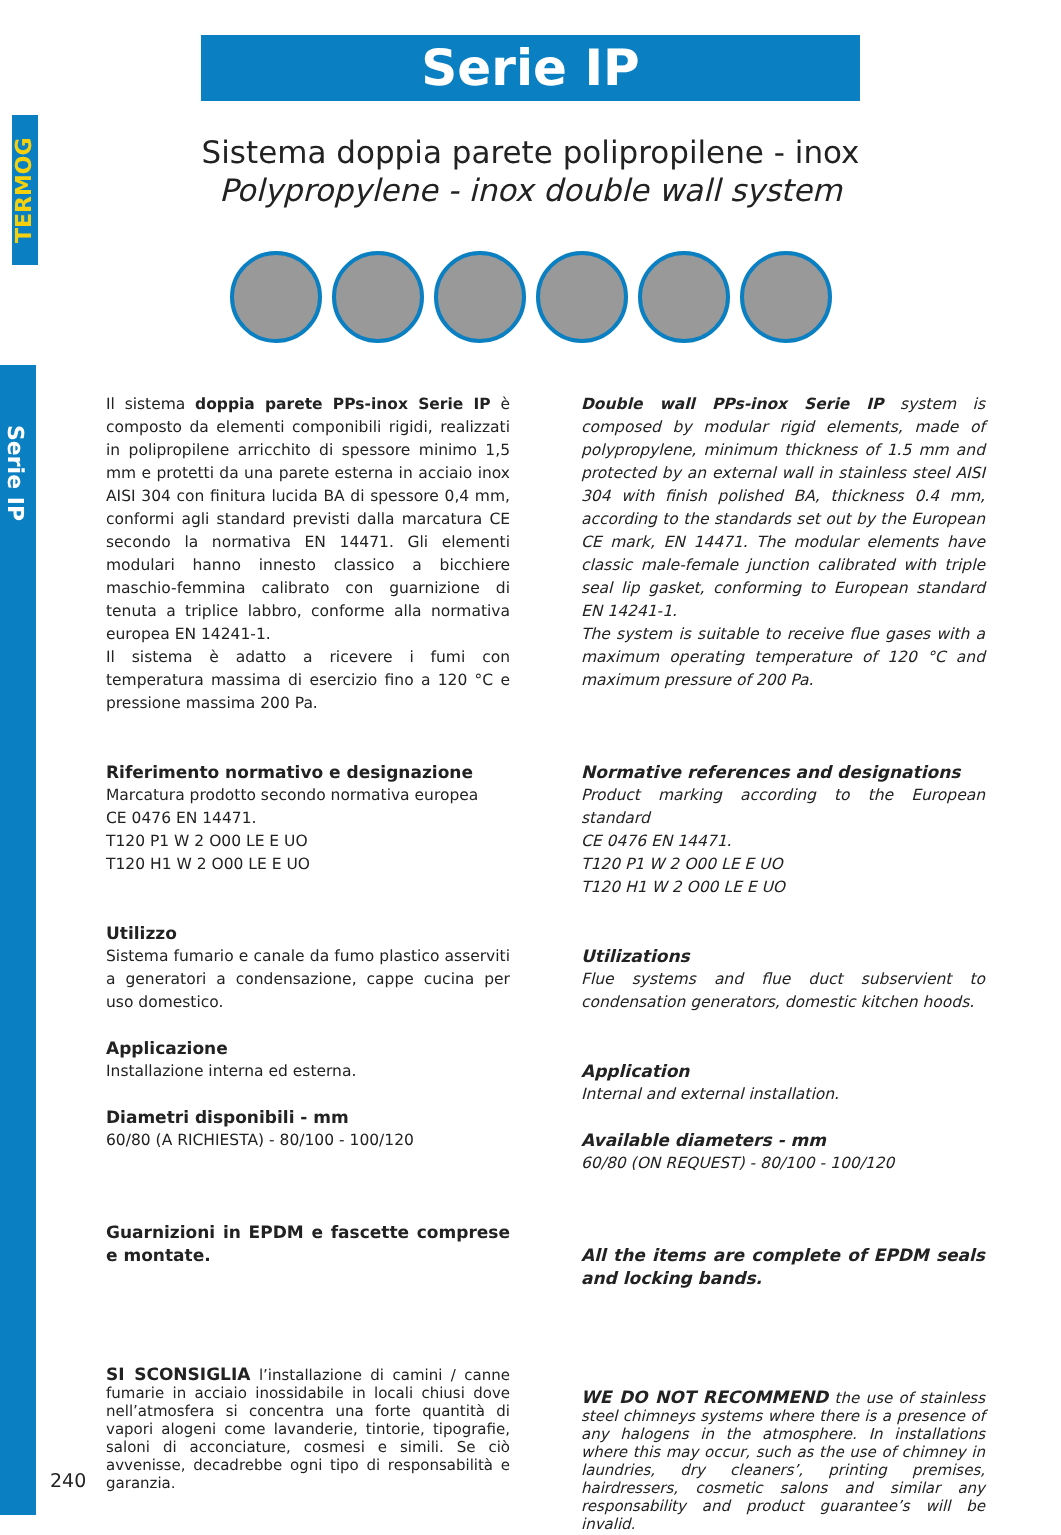TERMOG
Serie IP
Serie IP
Sistema doppia parete polipropilene - inox
Polypropylene - inox double wall system
Il sistema doppia parete PPs-inox Serie IP è composto da elementi componibili rigidi, realizzati in polipropilene arricchito di spessore minimo 1,5 mm e protetti da una parete esterna in acciaio inox AISI 304 con finitura lucida BA di spessore 0,4 mm, conformi agli standard previsti dalla marcatura CE secondo la normativa EN 14471. Gli elementi modulari hanno innesto classico a bicchiere maschio-femmina calibrato con guarnizione di tenuta a triplice labbro, conforme alla normativa europea EN 14241-1.
Il sistema è adatto a ricevere i fumi con temperatura massima di esercizio fino a 120 °C e pressione massima 200 Pa.
Riferimento normativo e designazione
Marcatura prodotto secondo normativa europea
CE 0476 EN 14471.
T120 P1 W 2 O00 LE E UO
T120 H1 W 2 O00 LE E UO
Utilizzo
Sistema fumario e canale da fumo plastico asserviti a generatori a condensazione, cappe cucina per uso domestico.
Applicazione
Installazione interna ed esterna.
Diametri disponibili - mm
60/80 (A RICHIESTA) - 80/100 - 100/120
Guarnizioni in EPDM e fascette comprese e montate.
SI SCONSIGLIA l’installazione di camini / canne fumarie in acciaio inossidabile in locali chiusi dove nell’atmosfera si concentra una forte quantità di vapori alogeni come lavanderie, tintorie, tipografie, saloni di acconciature, cosmesi e simili. Se ciò avvenisse, decadrebbe ogni tipo di responsabilità e garanzia.
Double wall PPs-inox Serie IP system is composed by modular rigid elements, made of polypropylene, minimum thickness of 1.5 mm and protected by an external wall in stainless steel AISI 304 with finish polished BA, thickness 0.4 mm, according to the standards set out by the European CE mark, EN 14471. The modular elements have classic male-female junction calibrated with triple seal lip gasket, conforming to European standard EN 14241-1.
The system is suitable to receive flue gases with a maximum operating temperature of 120 °C and maximum pressure of 200 Pa.
Normative references and designations
Product marking according to the European standard
CE 0476 EN 14471.
T120 P1 W 2 O00 LE E UO
T120 H1 W 2 O00 LE E UO
Utilizations
Flue systems and flue duct subservient to condensation generators, domestic kitchen hoods.
Application
Internal and external installation.
Available diameters - mm
60/80 (ON REQUEST) - 80/100 - 100/120
All the items are complete of EPDM seals and locking bands.
WE DO NOT RECOMMEND the use of stainless steel chimneys systems where there is a presence of any halogens in the atmosphere. In installations where this may occur, such as the use of chimney in laundries, dry cleaners’, printing premises, hairdressers, cosmetic salons and similar any responsability and product guarantee’s will be invalid.
240